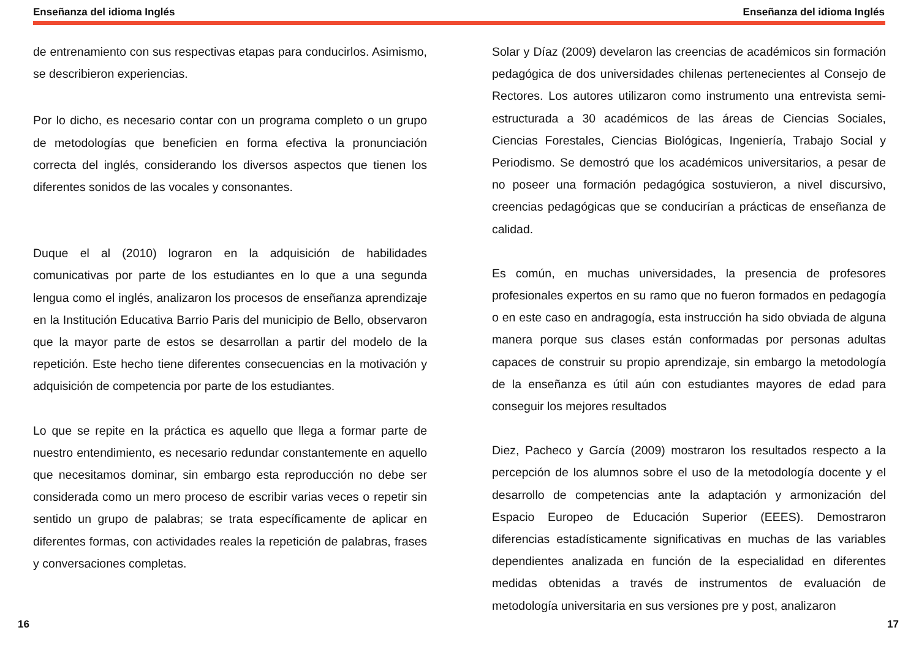Enseñanza del idioma Inglés Enseñanza del idioma Inglés
de entrenamiento con sus respectivas etapas para conducirlos. Asimismo, se describieron experiencias.
Por lo dicho, es necesario contar con un programa completo o un grupo de metodologías que beneficien en forma efectiva la pronunciación correcta del inglés, considerando los diversos aspectos que tienen los diferentes sonidos de las vocales y consonantes.
Duque el al (2010) lograron en la adquisición de habilidades comunicativas por parte de los estudiantes en lo que a una segunda lengua como el inglés, analizaron los procesos de enseñanza aprendizaje en la Institución Educativa Barrio Paris del municipio de Bello, observaron que la mayor parte de estos se desarrollan a partir del modelo de la repetición. Este hecho tiene diferentes consecuencias en la motivación y adquisición de competencia por parte de los estudiantes.
Lo que se repite en la práctica es aquello que llega a formar parte de nuestro entendimiento, es necesario redundar constantemente en aquello que necesitamos dominar, sin embargo esta reproducción no debe ser considerada como un mero proceso de escribir varias veces o repetir sin sentido un grupo de palabras; se trata específicamente de aplicar en diferentes formas, con actividades reales la repetición de palabras, frases y conversaciones completas.
Solar y Díaz (2009) develaron las creencias de académicos sin formación pedagógica de dos universidades chilenas pertenecientes al Consejo de Rectores. Los autores utilizaron como instrumento una entrevista semi-estructurada a 30 académicos de las áreas de Ciencias Sociales, Ciencias Forestales, Ciencias Biológicas, Ingeniería, Trabajo Social y Periodismo. Se demostró que los académicos universitarios, a pesar de no poseer una formación pedagógica sostuvieron, a nivel discursivo, creencias pedagógicas que se conducirían a prácticas de enseñanza de calidad.
Es común, en muchas universidades, la presencia de profesores profesionales expertos en su ramo que no fueron formados en pedagogía o en este caso en andragogía, esta instrucción ha sido obviada de alguna manera porque sus clases están conformadas por personas adultas capaces de construir su propio aprendizaje, sin embargo la metodología de la enseñanza es útil aún con estudiantes mayores de edad para conseguir los mejores resultados
Diez, Pacheco y García (2009) mostraron los resultados respecto a la percepción de los alumnos sobre el uso de la metodología docente y el desarrollo de competencias ante la adaptación y armonización del Espacio Europeo de Educación Superior (EEES). Demostraron diferencias estadísticamente significativas en muchas de las variables dependientes analizada en función de la especialidad en diferentes medidas obtenidas a través de instrumentos de evaluación de metodología universitaria en sus versiones pre y post, analizaron
16 17